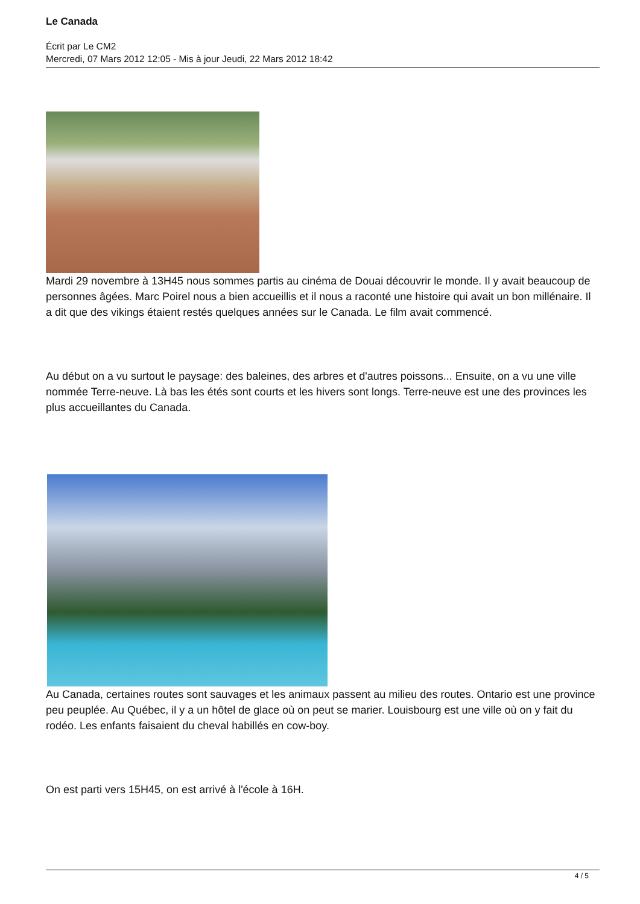Le Canada
Écrit par Le CM2
Mercredi, 07 Mars 2012 12:05 - Mis à jour Jeudi, 22 Mars 2012 18:42
Mardi 29 novembre à 13H45 nous sommes partis au cinéma de Douai découvrir le monde. Il y avait beaucoup de personnes âgées. Marc Poirel nous a bien accueillis et il nous a raconté une histoire qui avait un bon millénaire. Il a dit que des vikings étaient restés quelques années sur le Canada. Le film avait commencé.
Au début on a vu surtout le paysage: des baleines, des arbres et d'autres poissons... Ensuite, on a vu une ville nommée Terre-neuve. Là bas les étés sont courts et les hivers sont longs. Terre-neuve est une des provinces les plus accueillantes du Canada.
Au Canada, certaines routes sont sauvages et les animaux passent au milieu des routes. Ontario est une province peu peuplée. Au Québec, il y a un hôtel de glace où on peut se marier. Louisbourg est une ville où on y fait du rodéo. Les enfants faisaient du cheval habillés en cow-boy.
On est parti vers 15H45, on est arrivé à l'école à 16H.
4 / 5